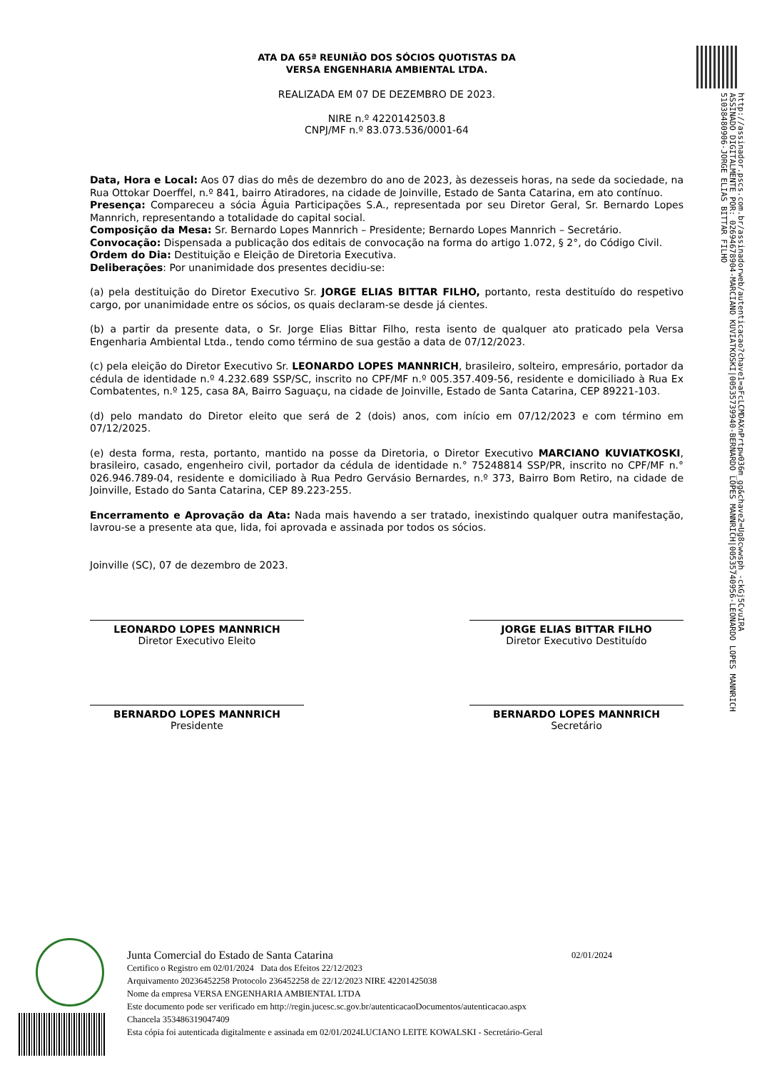ATA DA 65ª REUNIÃO DOS SÓCIOS QUOTISTAS DA
VERSA ENGENHARIA AMBIENTAL LTDA.
REALIZADA EM 07 DE DEZEMBRO DE 2023.
NIRE n.º 4220142503.8
CNPJ/MF n.º 83.073.536/0001-64
Data, Hora e Local: Aos 07 dias do mês de dezembro do ano de 2023, às dezesseis horas, na sede da sociedade, na Rua Ottokar Doerffel, n.º 841, bairro Atiradores, na cidade de Joinville, Estado de Santa Catarina, em ato contínuo.
Presença: Compareceu a sócia Águia Participações S.A., representada por seu Diretor Geral, Sr. Bernardo Lopes Mannrich, representando a totalidade do capital social.
Composição da Mesa: Sr. Bernardo Lopes Mannrich – Presidente; Bernardo Lopes Mannrich – Secretário.
Convocação: Dispensada a publicação dos editais de convocação na forma do artigo 1.072, § 2°, do Código Civil.
Ordem do Dia: Destituição e Eleição de Diretoria Executiva.
Deliberações: Por unanimidade dos presentes decidiu-se:
(a) pela destituição do Diretor Executivo Sr. JORGE ELIAS BITTAR FILHO, portanto, resta destituído do respetivo cargo, por unanimidade entre os sócios, os quais declaram-se desde já cientes.
(b) a partir da presente data, o Sr. Jorge Elias Bittar Filho, resta isento de qualquer ato praticado pela Versa Engenharia Ambiental Ltda., tendo como término de sua gestão a data de 07/12/2023.
(c) pela eleição do Diretor Executivo Sr. LEONARDO LOPES MANNRICH, brasileiro, solteiro, empresário, portador da cédula de identidade n.º 4.232.689 SSP/SC, inscrito no CPF/MF n.º 005.357.409-56, residente e domiciliado à Rua Ex Combatentes, n.º 125, casa 8A, Bairro Saguaçu, na cidade de Joinville, Estado de Santa Catarina, CEP 89221-103.
(d) pelo mandato do Diretor eleito que será de 2 (dois) anos, com início em 07/12/2023 e com término em 07/12/2025.
(e) desta forma, resta, portanto, mantido na posse da Diretoria, o Diretor Executivo MARCIANO KUVIATKOSKI, brasileiro, casado, engenheiro civil, portador da cédula de identidade n.° 75248814 SSP/PR, inscrito no CPF/MF n.° 026.946.789-04, residente e domiciliado à Rua Pedro Gervásio Bernardes, n.º 373, Bairro Bom Retiro, na cidade de Joinville, Estado do Santa Catarina, CEP 89.223-255.
Encerramento e Aprovação da Ata: Nada mais havendo a ser tratado, inexistindo qualquer outra manifestação, lavrou-se a presente ata que, lida, foi aprovada e assinada por todos os sócios.
Joinville (SC), 07 de dezembro de 2023.
LEONARDO LOPES MANNRICH
Diretor Executivo Eleito
JORGE ELIAS BITTAR FILHO
Diretor Executivo Destituído
BERNARDO LOPES MANNRICH
Presidente
BERNARDO LOPES MANNRICH
Secretário
http://assinador.pscs.com.br/assinadorweb/autenticacao?chave1=aFcLCMDAXnPrtpw036m_gg&chave2=Ug8cwwsph_-ckGj5CvuIRA
ASSINADO DIGITALMENTE POR: 02694678904-MARCIANO KUVIATKOSKI|00535739940-BERNARDO LOPES MANNRICH|00535740956-LEONARDO LOPES MANNRICH
51038480906-JORGE ELIAS BITTAR FILHO
Junta Comercial do Estado de Santa Catarina 02/01/2024
Certifico o Registro em 02/01/2024 Data dos Efeitos 22/12/2023
Arquivamento 20236452258 Protocolo 236452258 de 22/12/2023 NIRE 42201425038
Nome da empresa VERSA ENGENHARIA AMBIENTAL LTDA
Este documento pode ser verificado em http://regin.jucesc.sc.gov.br/autenticacaoDocumentos/autenticacao.aspx
Chancela 353486319047409
Esta cópia foi autenticada digitalmente e assinada em 02/01/2024LUCIANO LEITE KOWALSKI - Secretário-Geral